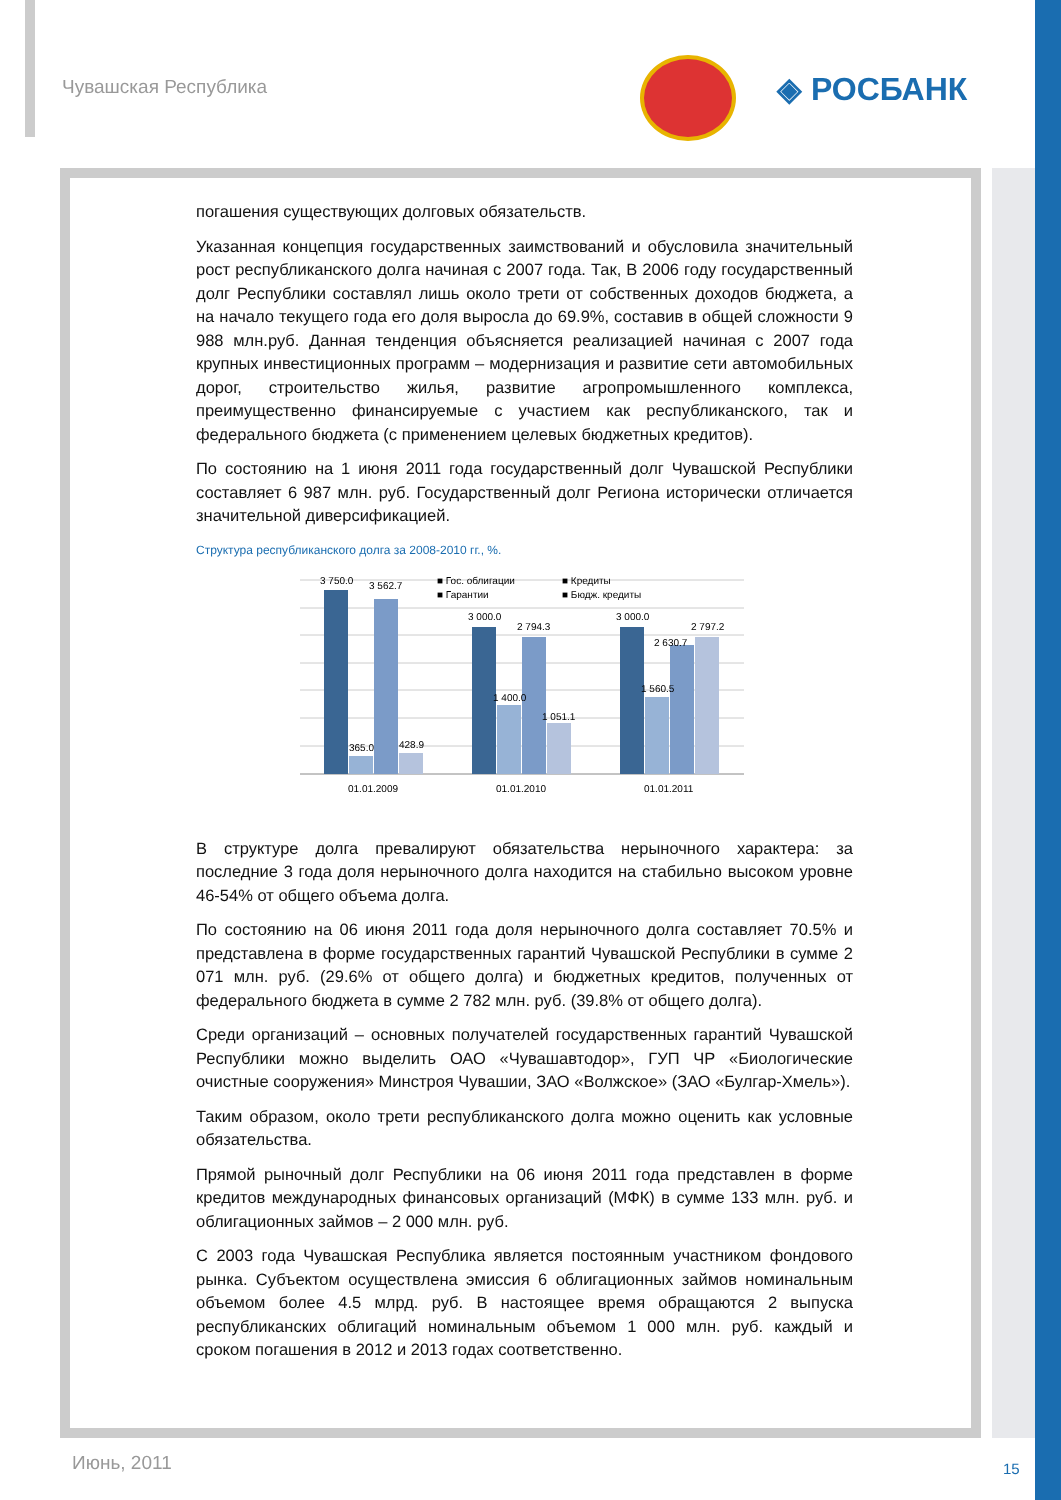Чувашская Республика ◈ РОСБАНК
погашения существующих долговых обязательств.
Указанная концепция государственных заимствований и обусловила значительный рост республиканского долга начиная с 2007 года. Так, В 2006 году государственный долг Республики составлял лишь около трети от собственных доходов бюджета, а на начало текущего года его доля выросла до 69.9%, составив в общей сложности 9 988 млн.руб. Данная тенденция объясняется реализацией начиная с 2007 года крупных инвестиционных программ – модернизация и развитие сети автомобильных дорог, строительство жилья, развитие агропромышленного комплекса, преимущественно финансируемые с участием как республиканского, так и федерального бюджета (с применением целевых бюджетных кредитов).
По состоянию на 1 июня 2011 года государственный долг Чувашской Республики составляет 6 987 млн. руб. Государственный долг Региона исторически отличается значительной диверсификацией.
Структура республиканского долга за 2008-2010 гг., %.
3 750.0
3 562.7
365.0
428.9
3 000.0
2 794.3
1 400.0
1 051.1
3 000.0
2 630.7
2 797.2
1 560.5
■ Гос. облигации
■ Кредиты
■ Гарантии
■ Бюдж. кредиты
01.01.2009
01.01.2010
01.01.2011
В структуре долга превалируют обязательства нерыночного характера: за последние 3 года доля нерыночного долга находится на стабильно высоком уровне 46-54% от общего объема долга.
По состоянию на 06 июня 2011 года доля нерыночного долга составляет 70.5% и представлена в форме государственных гарантий Чувашской Республики в сумме 2 071 млн. руб. (29.6% от общего долга) и бюджетных кредитов, полученных от федерального бюджета в сумме 2 782 млн. руб. (39.8% от общего долга).
Среди организаций – основных получателей государственных гарантий Чувашской Республики можно выделить ОАО «Чувашавтодор», ГУП ЧР «Биологические очистные сооружения» Минстроя Чувашии, ЗАО «Волжское» (ЗАО «Булгар-Хмель»).
Таким образом, около трети республиканского долга можно оценить как условные обязательства.
Прямой рыночный долг Республики на 06 июня 2011 года представлен в форме кредитов международных финансовых организаций (МФК) в сумме 133 млн. руб. и облигационных займов – 2 000 млн. руб.
С 2003 года Чувашская Республика является постоянным участником фондового рынка. Субъектом осуществлена эмиссия 6 облигационных займов номинальным объемом более 4.5 млрд. руб. В настоящее время обращаются 2 выпуска республиканских облигаций номинальным объемом 1 000 млн. руб. каждый и сроком погашения в 2012 и 2013 годах соответственно.
Июнь, 2011 15